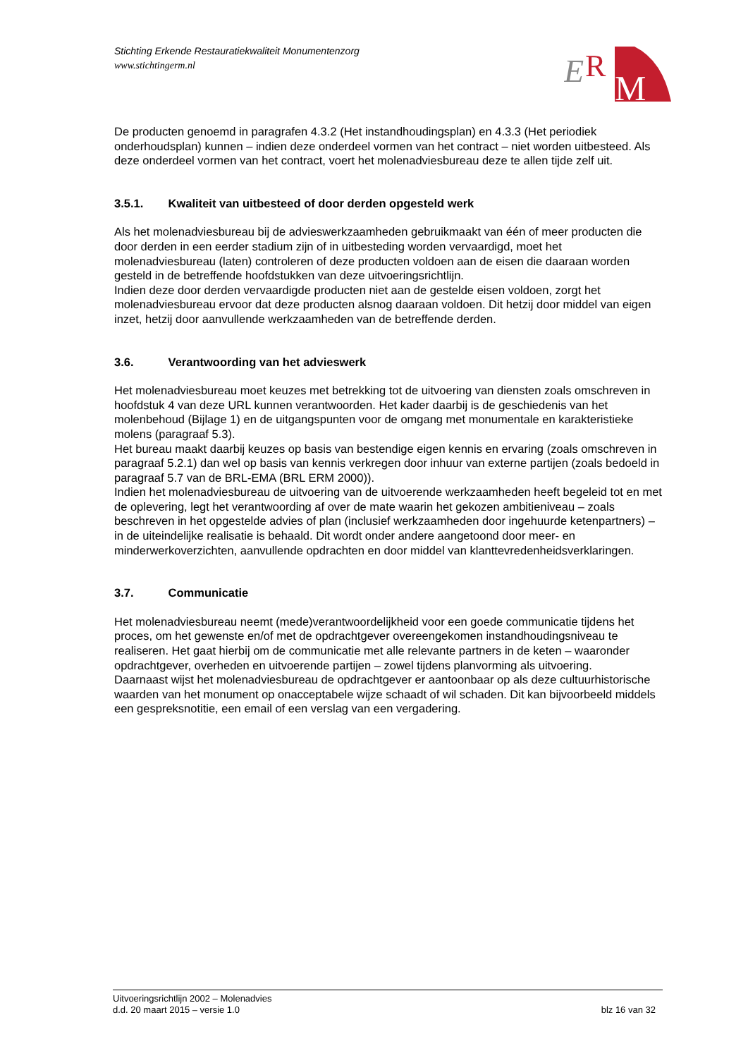Stichting Erkende Restauratiekwaliteit Monumentenzorg
www.stichtingerm.nl
E
R
M
De producten genoemd in paragrafen 4.3.2 (Het instandhoudingsplan) en 4.3.3 (Het periodiek onderhoudsplan) kunnen – indien deze onderdeel vormen van het contract – niet worden uitbesteed. Als deze onderdeel vormen van het contract, voert het molenadviesbureau deze te allen tijde zelf uit.
3.5.1. Kwaliteit van uitbesteed of door derden opgesteld werk
Als het molenadviesbureau bij de advieswerkzaamheden gebruikmaakt van één of meer producten die door derden in een eerder stadium zijn of in uitbesteding worden vervaardigd, moet het molenadviesbureau (laten) controleren of deze producten voldoen aan de eisen die daaraan worden gesteld in de betreffende hoofdstukken van deze uitvoeringsrichtlijn.
Indien deze door derden vervaardigde producten niet aan de gestelde eisen voldoen, zorgt het molenadviesbureau ervoor dat deze producten alsnog daaraan voldoen. Dit hetzij door middel van eigen inzet, hetzij door aanvullende werkzaamheden van de betreffende derden.
3.6. Verantwoording van het advieswerk
Het molenadviesbureau moet keuzes met betrekking tot de uitvoering van diensten zoals omschreven in hoofdstuk 4 van deze URL kunnen verantwoorden. Het kader daarbij is de geschiedenis van het molenbehoud (Bijlage 1) en de uitgangspunten voor de omgang met monumentale en karakteristieke molens (paragraaf 5.3).
Het bureau maakt daarbij keuzes op basis van bestendige eigen kennis en ervaring (zoals omschreven in paragraaf 5.2.1) dan wel op basis van kennis verkregen door inhuur van externe partijen (zoals bedoeld in paragraaf 5.7 van de BRL-EMA (BRL ERM 2000)).
Indien het molenadviesbureau de uitvoering van de uitvoerende werkzaamheden heeft begeleid tot en met de oplevering, legt het verantwoording af over de mate waarin het gekozen ambitieniveau – zoals beschreven in het opgestelde advies of plan (inclusief werkzaamheden door ingehuurde ketenpartners) – in de uiteindelijke realisatie is behaald. Dit wordt onder andere aangetoond door meer- en minderwerkoverzichten, aanvullende opdrachten en door middel van klanttevredenheidsverklaringen.
3.7. Communicatie
Het molenadviesbureau neemt (mede)verantwoordelijkheid voor een goede communicatie tijdens het proces, om het gewenste en/of met de opdrachtgever overeengekomen instandhoudingsniveau te realiseren. Het gaat hierbij om de communicatie met alle relevante partners in de keten – waaronder opdrachtgever, overheden en uitvoerende partijen – zowel tijdens planvorming als uitvoering.
Daarnaast wijst het molenadviesbureau de opdrachtgever er aantoonbaar op als deze cultuurhistorische waarden van het monument op onacceptabele wijze schaadt of wil schaden. Dit kan bijvoorbeeld middels een gespreksnotitie, een email of een verslag van een vergadering.
Uitvoeringsrichtlijn 2002 – Molenadvies
d.d. 20 maart 2015 – versie 1.0 blz 16 van 32